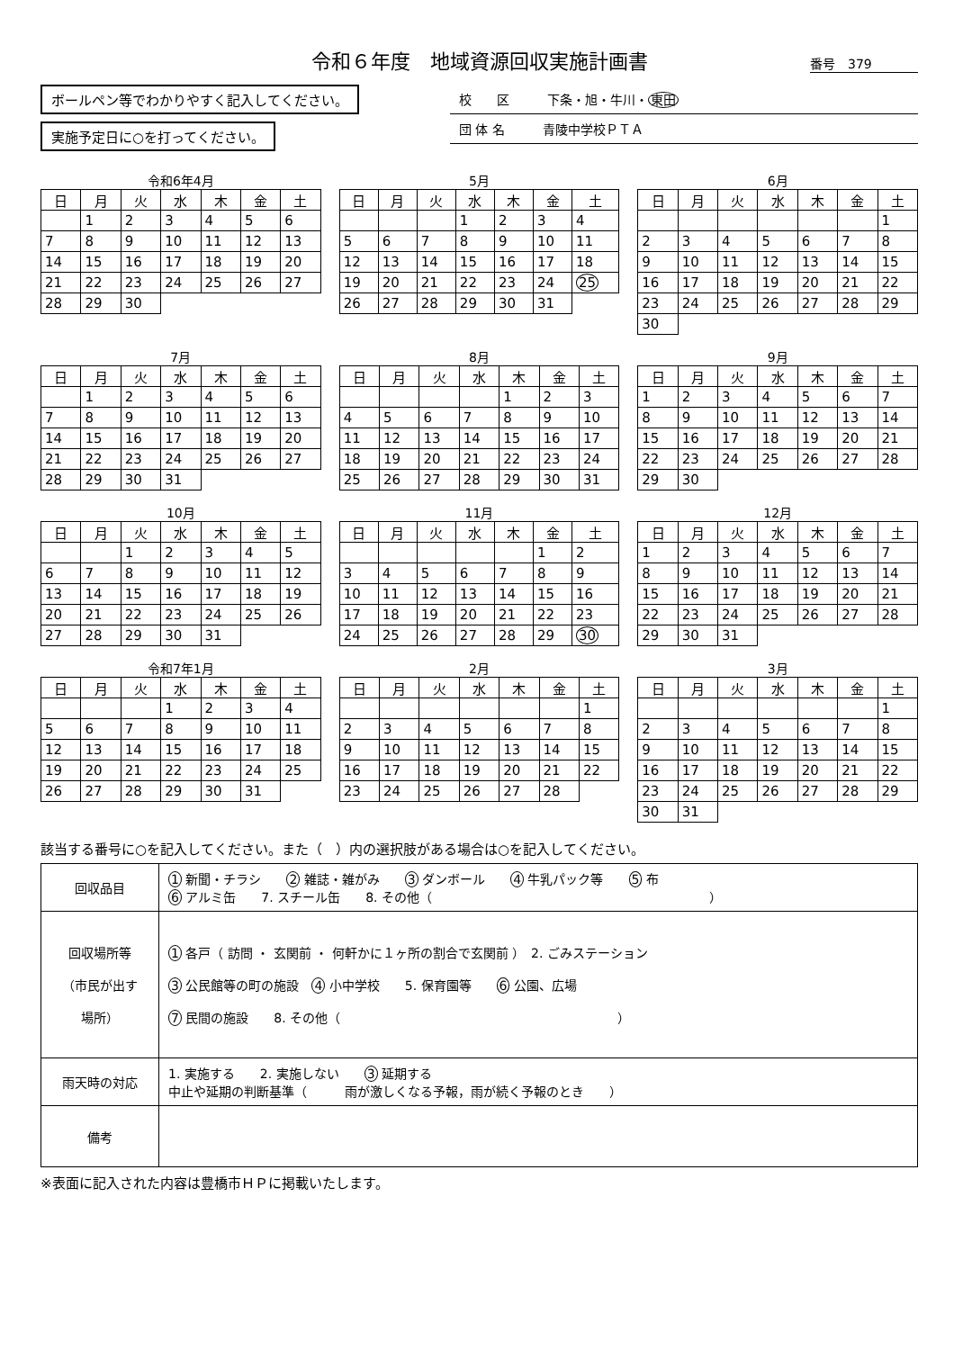令和６年度　地域資源回収実施計画書
番号　379
ボールペン等でわかりやすく記入してください。
実施予定日に○を打ってください。
校　　区　　　下条・旭・牛川・東田
団 体 名　　　青陵中学校ＰＴＡ
令和6年4月
| 日 | 月 | 火 | 水 | 木 | 金 | 土 |
| --- | --- | --- | --- | --- | --- | --- |
| | 1 | 2 | 3 | 4 | 5 | 6 |
| 7 | 8 | 9 | 10 | 11 | 12 | 13 |
| 14 | 15 | 16 | 17 | 18 | 19 | 20 |
| 21 | 22 | 23 | 24 | 25 | 26 | 27 |
| 28 | 29 | 30 | | | | |
5月
| 日 | 月 | 火 | 水 | 木 | 金 | 土 |
| --- | --- | --- | --- | --- | --- | --- |
| | | | 1 | 2 | 3 | 4 |
| 5 | 6 | 7 | 8 | 9 | 10 | 11 |
| 12 | 13 | 14 | 15 | 16 | 17 | 18 |
| 19 | 20 | 21 | 22 | 23 | 24 | 25 |
| 26 | 27 | 28 | 29 | 30 | 31 | |
6月
| 日 | 月 | 火 | 水 | 木 | 金 | 土 |
| --- | --- | --- | --- | --- | --- | --- |
| | | | | | | 1 |
| 2 | 3 | 4 | 5 | 6 | 7 | 8 |
| 9 | 10 | 11 | 12 | 13 | 14 | 15 |
| 16 | 17 | 18 | 19 | 20 | 21 | 22 |
| 23 | 24 | 25 | 26 | 27 | 28 | 29 |
| 30 | | | | | | |
7月
| 日 | 月 | 火 | 水 | 木 | 金 | 土 |
| --- | --- | --- | --- | --- | --- | --- |
| | 1 | 2 | 3 | 4 | 5 | 6 |
| 7 | 8 | 9 | 10 | 11 | 12 | 13 |
| 14 | 15 | 16 | 17 | 18 | 19 | 20 |
| 21 | 22 | 23 | 24 | 25 | 26 | 27 |
| 28 | 29 | 30 | 31 | | | |
8月
| 日 | 月 | 火 | 水 | 木 | 金 | 土 |
| --- | --- | --- | --- | --- | --- | --- |
| | | | | 1 | 2 | 3 |
| 4 | 5 | 6 | 7 | 8 | 9 | 10 |
| 11 | 12 | 13 | 14 | 15 | 16 | 17 |
| 18 | 19 | 20 | 21 | 22 | 23 | 24 |
| 25 | 26 | 27 | 28 | 29 | 30 | 31 |
9月
| 日 | 月 | 火 | 水 | 木 | 金 | 土 |
| --- | --- | --- | --- | --- | --- | --- |
| 1 | 2 | 3 | 4 | 5 | 6 | 7 |
| 8 | 9 | 10 | 11 | 12 | 13 | 14 |
| 15 | 16 | 17 | 18 | 19 | 20 | 21 |
| 22 | 23 | 24 | 25 | 26 | 27 | 28 |
| 29 | 30 | | | | | |
10月
| 日 | 月 | 火 | 水 | 木 | 金 | 土 |
| --- | --- | --- | --- | --- | --- | --- |
| | | 1 | 2 | 3 | 4 | 5 |
| 6 | 7 | 8 | 9 | 10 | 11 | 12 |
| 13 | 14 | 15 | 16 | 17 | 18 | 19 |
| 20 | 21 | 22 | 23 | 24 | 25 | 26 |
| 27 | 28 | 29 | 30 | 31 | | |
11月
| 日 | 月 | 火 | 水 | 木 | 金 | 土 |
| --- | --- | --- | --- | --- | --- | --- |
| | | | | | 1 | 2 |
| 3 | 4 | 5 | 6 | 7 | 8 | 9 |
| 10 | 11 | 12 | 13 | 14 | 15 | 16 |
| 17 | 18 | 19 | 20 | 21 | 22 | 23 |
| 24 | 25 | 26 | 27 | 28 | 29 | 30 |
12月
| 日 | 月 | 火 | 水 | 木 | 金 | 土 |
| --- | --- | --- | --- | --- | --- | --- |
| 1 | 2 | 3 | 4 | 5 | 6 | 7 |
| 8 | 9 | 10 | 11 | 12 | 13 | 14 |
| 15 | 16 | 17 | 18 | 19 | 20 | 21 |
| 22 | 23 | 24 | 25 | 26 | 27 | 28 |
| 29 | 30 | 31 | | | | |
令和7年1月
| 日 | 月 | 火 | 水 | 木 | 金 | 土 |
| --- | --- | --- | --- | --- | --- | --- |
| | | | 1 | 2 | 3 | 4 |
| 5 | 6 | 7 | 8 | 9 | 10 | 11 |
| 12 | 13 | 14 | 15 | 16 | 17 | 18 |
| 19 | 20 | 21 | 22 | 23 | 24 | 25 |
| 26 | 27 | 28 | 29 | 30 | 31 | |
2月
| 日 | 月 | 火 | 水 | 木 | 金 | 土 |
| --- | --- | --- | --- | --- | --- | --- |
| | | | | | | 1 |
| 2 | 3 | 4 | 5 | 6 | 7 | 8 |
| 9 | 10 | 11 | 12 | 13 | 14 | 15 |
| 16 | 17 | 18 | 19 | 20 | 21 | 22 |
| 23 | 24 | 25 | 26 | 27 | 28 | |
3月
| 日 | 月 | 火 | 水 | 木 | 金 | 土 |
| --- | --- | --- | --- | --- | --- | --- |
| | | | | | | 1 |
| 2 | 3 | 4 | 5 | 6 | 7 | 8 |
| 9 | 10 | 11 | 12 | 13 | 14 | 15 |
| 16 | 17 | 18 | 19 | 20 | 21 | 22 |
| 23 | 24 | 25 | 26 | 27 | 28 | 29 |
| 30 | 31 | | | | | |
該当する番号に○を記入してください。また（　）内の選択肢がある場合は○を記入してください。
| 回収品目 | 1 新聞・チラシ 2 雑誌・雑がみ 3 ダンボール 4 牛乳パック等 5 布 6 アルミ缶 7. スチール缶 8. その他（ ） |
| 回収場所等 （市民が出す 場所） | 1 各戸（ 訪問 ・ 玄関前 ・ 何軒かに１ヶ所の割合で玄関前 ） 2. ごみステーション 3 公民館等の町の施設 4 小中学校 5. 保育園等 6 公園、広場 7 民間の施設 8. その他（ ） |
| 雨天時の対応 | 1. 実施する 2. 実施しない 3 延期する 中止や延期の判断基準（ 雨が激しくなる予報，雨が続く予報のとき ） |
| 備考 | |
※表面に記入された内容は豊橋市ＨＰに掲載いたします。